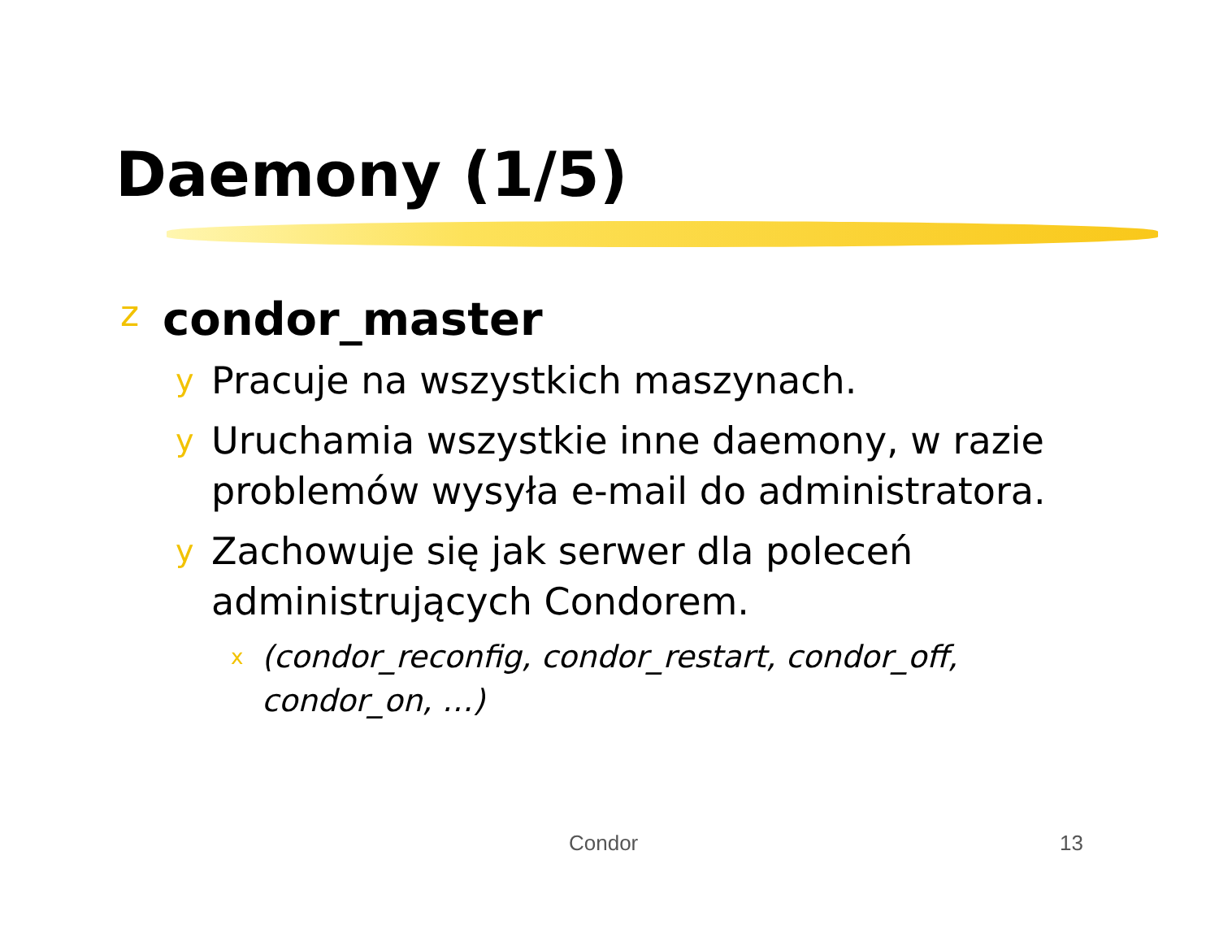Daemony (1/5)
zcondor_master
y Pracuje na wszystkich maszynach.
y Uruchamia wszystkie inne daemony, w razie problemów wysyła e-mail do administratora.
y Zachowuje się jak serwer dla poleceń administrujących Condorem.
x (condor_reconfig, condor_restart, condor_off, condor_on, …)
Condor 13